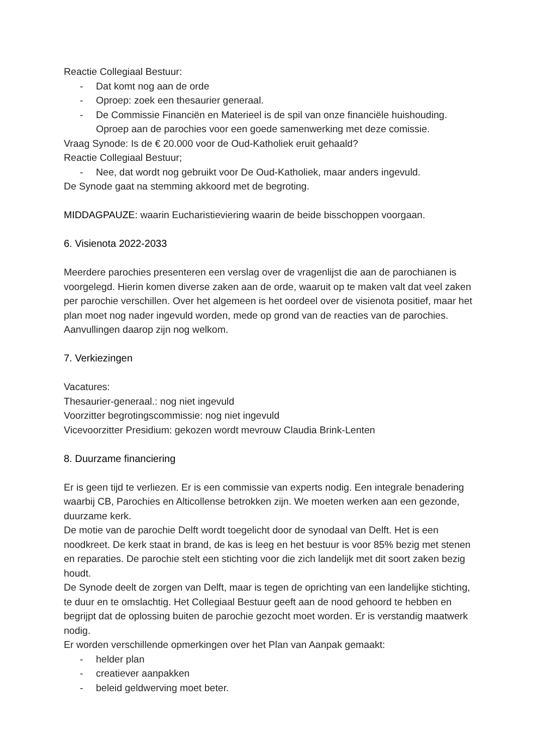Reactie Collegiaal Bestuur:
- Dat komt nog aan de orde
- Oproep: zoek een thesaurier generaal.
- De Commissie Financiën en Materieel is de spil van onze financiële huishouding. Oproep aan de parochies voor een goede samenwerking met deze comissie.
Vraag Synode: Is de € 20.000 voor de Oud-Katholiek eruit gehaald?
Reactie Collegiaal Bestuur;
- Nee, dat wordt nog gebruikt voor De Oud-Katholiek, maar anders ingevuld.
De Synode gaat na stemming akkoord met de begroting.
MIDDAGPAUZE: waarin Eucharistieviering waarin de beide bisschoppen voorgaan.
6. Visienota 2022-2033
Meerdere parochies presenteren een verslag over de vragenlijst die aan de parochianen is voorgelegd. Hierin komen diverse zaken aan de orde, waaruit op te maken valt dat veel zaken per parochie verschillen. Over het algemeen is het oordeel over de visienota positief, maar het plan moet nog nader ingevuld worden, mede op grond van de reacties van de parochies. Aanvullingen daarop zijn nog welkom.
7. Verkiezingen
Vacatures:
Thesaurier-generaal.: nog niet ingevuld
Voorzitter begrotingscommissie: nog niet ingevuld
Vicevoorzitter Presidium: gekozen wordt mevrouw Claudia Brink-Lenten
8. Duurzame financiering
Er is geen tijd te verliezen. Er is een commissie van experts nodig. Een integrale benadering waarbij CB, Parochies en Alticollense betrokken zijn. We moeten werken aan een gezonde, duurzame kerk.
De motie van de parochie Delft wordt toegelicht door de synodaal van Delft. Het is een noodkreet. De kerk staat in brand, de kas is leeg en het bestuur is voor 85% bezig met stenen en reparaties. De parochie stelt een stichting voor die zich landelijk met dit soort zaken bezig houdt.
De Synode deelt de zorgen van Delft, maar is tegen de oprichting van een landelijke stichting, te duur en te omslachtig. Het Collegiaal Bestuur geeft aan de nood gehoord te hebben en begrijpt dat de oplossing buiten de parochie gezocht moet worden. Er is verstandig maatwerk nodig.
Er worden verschillende opmerkingen over het Plan van Aanpak gemaakt:
- helder plan
- creatiever aanpakken
- beleid geldwerving moet beter.